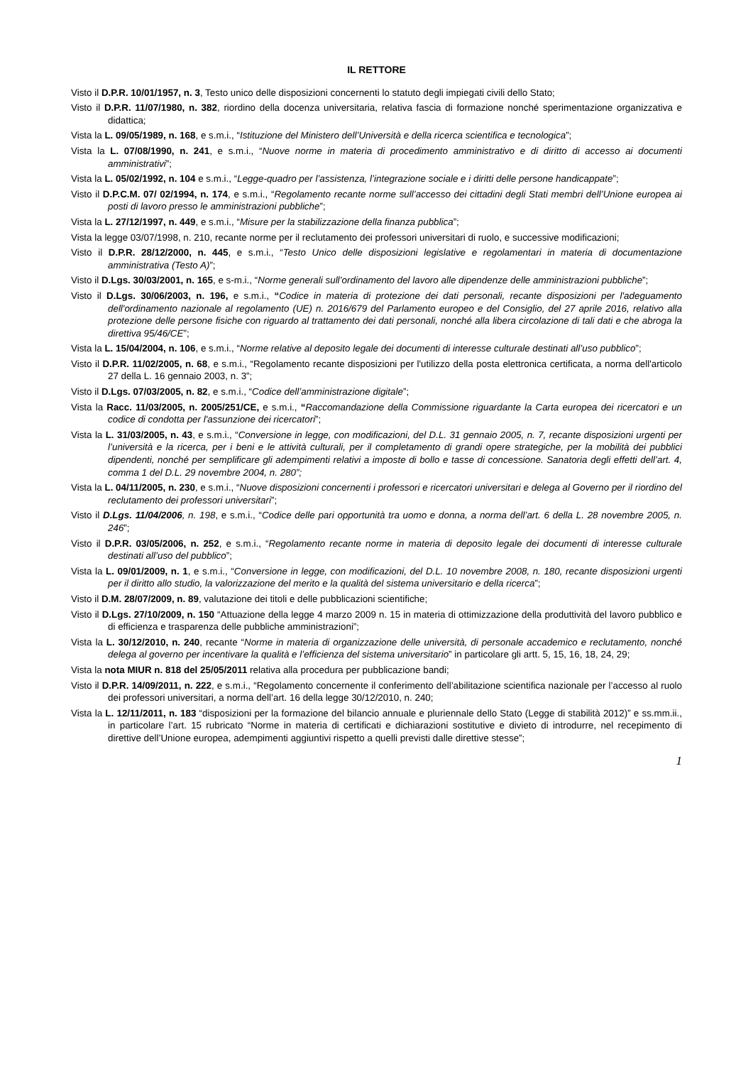IL RETTORE
Visto il D.P.R. 10/01/1957, n. 3, Testo unico delle disposizioni concernenti lo statuto degli impiegati civili dello Stato;
Visto il D.P.R. 11/07/1980, n. 382, riordino della docenza universitaria, relativa fascia di formazione nonché sperimentazione organizzativa e didattica;
Vista la L. 09/05/1989, n. 168, e s.m.i., “Istituzione del Ministero dell’Università e della ricerca scientifica e tecnologica”;
Vista la L. 07/08/1990, n. 241, e s.m.i., “Nuove norme in materia di procedimento amministrativo e di diritto di accesso ai documenti amministrativi”;
Vista la L. 05/02/1992, n. 104 e s.m.i., “Legge-quadro per l’assistenza, l’integrazione sociale e i diritti delle persone handicappate”;
Visto il D.P.C.M. 07/ 02/1994, n. 174, e s.m.i., “Regolamento recante norme sull’accesso dei cittadini degli Stati membri dell’Unione europea ai posti di lavoro presso le amministrazioni pubbliche”;
Vista la L. 27/12/1997, n. 449, e s.m.i., “Misure per la stabilizzazione della finanza pubblica”;
Vista la legge 03/07/1998, n. 210, recante norme per il reclutamento dei professori universitari di ruolo, e successive modificazioni;
Visto il D.P.R. 28/12/2000, n. 445, e s.m.i., “Testo Unico delle disposizioni legislative e regolamentari in materia di documentazione amministrativa (Testo A)”;
Visto il D.Lgs. 30/03/2001, n. 165, e s-m.i., “Norme generali sull’ordinamento del lavoro alle dipendenze delle amministrazioni pubbliche”;
Visto il D.Lgs. 30/06/2003, n. 196, e s.m.i., “Codice in materia di protezione dei dati personali, recante disposizioni per l'adeguamento dell'ordinamento nazionale al regolamento (UE) n. 2016/679 del Parlamento europeo e del Consiglio, del 27 aprile 2016, relativo alla protezione delle persone fisiche con riguardo al trattamento dei dati personali, nonché alla libera circolazione di tali dati e che abroga la direttiva 95/46/CE”;
Vista la L. 15/04/2004, n. 106, e s.m.i., “Norme relative al deposito legale dei documenti di interesse culturale destinati all’uso pubblico”;
Visto il D.P.R. 11/02/2005, n. 68, e s.m.i., “Regolamento recante disposizioni per l'utilizzo della posta elettronica certificata, a norma dell'articolo 27 della L. 16 gennaio 2003, n. 3”;
Visto il D.Lgs. 07/03/2005, n. 82, e s.m.i., “Codice dell’amministrazione digitale”;
Vista la Racc. 11/03/2005, n. 2005/251/CE, e s.m.i., “Raccomandazione della Commissione riguardante la Carta europea dei ricercatori e un codice di condotta per l'assunzione dei ricercatori”;
Vista la L. 31/03/2005, n. 43, e s.m.i., “Conversione in legge, con modificazioni, del D.L. 31 gennaio 2005, n. 7, recante disposizioni urgenti per l’università e la ricerca, per i beni e le attività culturali, per il completamento di grandi opere strategiche, per la mobilità dei pubblici dipendenti, nonché per semplificare gli adempimenti relativi a imposte di bollo e tasse di concessione. Sanatoria degli effetti dell’art. 4, comma 1 del D.L. 29 novembre 2004, n. 280”;
Vista la L. 04/11/2005, n. 230, e s.m.i., “Nuove disposizioni concernenti i professori e ricercatori universitari e delega al Governo per il riordino del reclutamento dei professori universitari”;
Visto il D.Lgs. 11/04/2006, n. 198, e s.m.i., “Codice delle pari opportunità tra uomo e donna, a norma dell’art. 6 della L. 28 novembre 2005, n. 246”;
Visto il D.P.R. 03/05/2006, n. 252, e s.m.i., “Regolamento recante norme in materia di deposito legale dei documenti di interesse culturale destinati all’uso del pubblico”;
Vista la L. 09/01/2009, n. 1, e s.m.i., “Conversione in legge, con modificazioni, del D.L. 10 novembre 2008, n. 180, recante disposizioni urgenti per il diritto allo studio, la valorizzazione del merito e la qualità del sistema universitario e della ricerca”;
Visto il D.M. 28/07/2009, n. 89, valutazione dei titoli e delle pubblicazioni scientifiche;
Visto il D.Lgs. 27/10/2009, n. 150 “Attuazione della legge 4 marzo 2009 n. 15 in materia di ottimizzazione della produttività del lavoro pubblico e di efficienza e trasparenza delle pubbliche amministrazioni”;
Vista la L. 30/12/2010, n. 240, recante “Norme in materia di organizzazione delle università, di personale accademico e reclutamento, nonché delega al governo per incentivare la qualità e l’efficienza del sistema universitario” in particolare gli artt. 5, 15, 16, 18, 24, 29;
Vista la nota MIUR n. 818 del 25/05/2011 relativa alla procedura per pubblicazione bandi;
Visto il D.P.R. 14/09/2011, n. 222, e s.m.i., “Regolamento concernente il conferimento dell’abilitazione scientifica nazionale per l’accesso al ruolo dei professori universitari, a norma dell’art. 16 della legge 30/12/2010, n. 240;
Vista la L. 12/11/2011, n. 183 “disposizioni per la formazione del bilancio annuale e pluriennale dello Stato (Legge di stabilità 2012)” e ss.mm.ii., in particolare l’art. 15 rubricato “Norme in materia di certificati e dichiarazioni sostitutive e divieto di introdurre, nel recepimento di direttive dell’Unione europea, adempimenti aggiuntivi rispetto a quelli previsti dalle direttive stesse”;
1